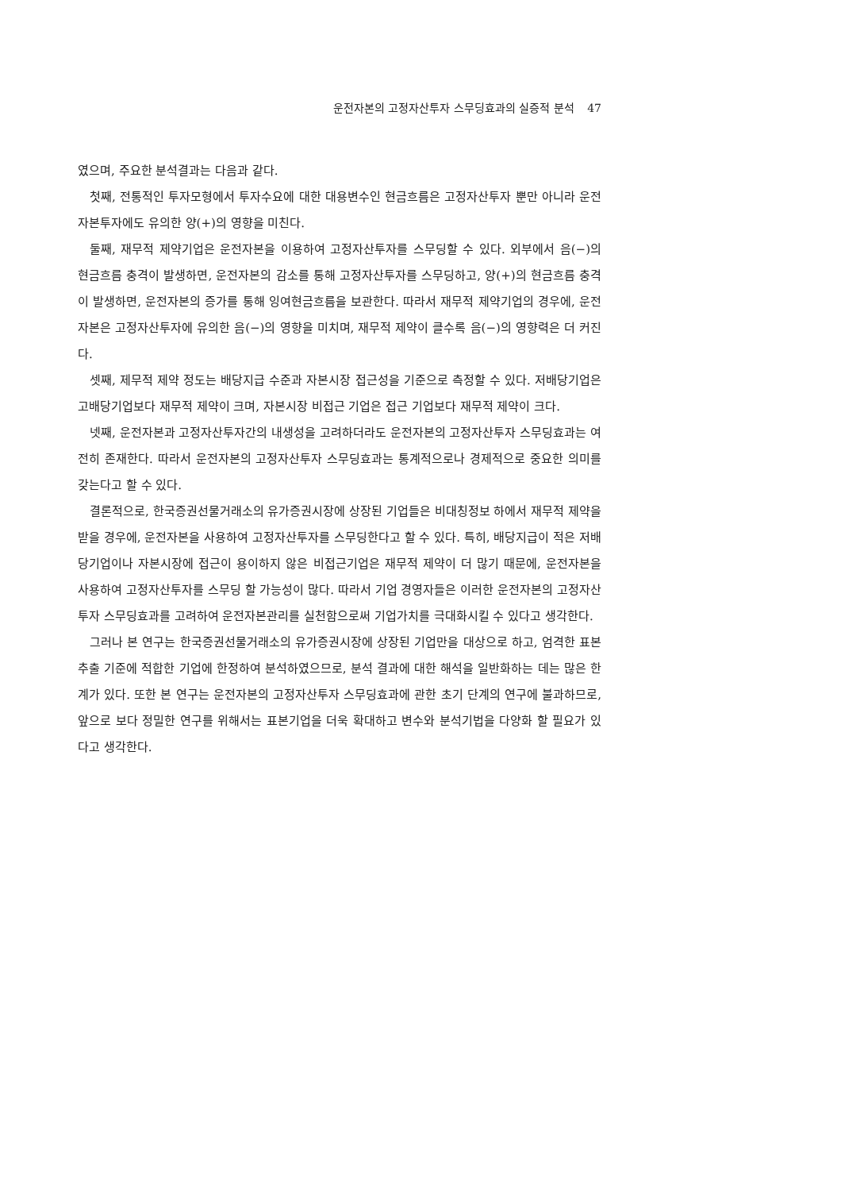운전자본의 고정자산투자 스무딩효과의 실증적 분석 47
였으며, 주요한 분석결과는 다음과 같다.
첫째, 전통적인 투자모형에서 투자수요에 대한 대용변수인 현금흐름은 고정자산투자 뿐만 아니라 운전자본투자에도 유의한 양(+)의 영향을 미친다.
둘째, 재무적 제약기업은 운전자본을 이용하여 고정자산투자를 스무딩할 수 있다. 외부에서 음(−)의 현금흐름 충격이 발생하면, 운전자본의 감소를 통해 고정자산투자를 스무딩하고, 양(+)의 현금흐름 충격이 발생하면, 운전자본의 증가를 통해 잉여현금흐름을 보관한다. 따라서 재무적 제약기업의 경우에, 운전자본은 고정자산투자에 유의한 음(−)의 영향을 미치며, 재무적 제약이 클수록 음(−)의 영향력은 더 커진다.
셋째, 제무적 제약 정도는 배당지급 수준과 자본시장 접근성을 기준으로 측정할 수 있다. 저배당기업은 고배당기업보다 재무적 제약이 크며, 자본시장 비접근 기업은 접근 기업보다 재무적 제약이 크다.
넷째, 운전자본과 고정자산투자간의 내생성을 고려하더라도 운전자본의 고정자산투자 스무딩효과는 여전히 존재한다. 따라서 운전자본의 고정자산투자 스무딩효과는 통계적으로나 경제적으로 중요한 의미를 갖는다고 할 수 있다.
결론적으로, 한국증권선물거래소의 유가증권시장에 상장된 기업들은 비대칭정보 하에서 재무적 제약을 받을 경우에, 운전자본을 사용하여 고정자산투자를 스무딩한다고 할 수 있다. 특히, 배당지급이 적은 저배당기업이나 자본시장에 접근이 용이하지 않은 비접근기업은 재무적 제약이 더 많기 때문에, 운전자본을 사용하여 고정자산투자를 스무딩 할 가능성이 많다. 따라서 기업 경영자들은 이러한 운전자본의 고정자산투자 스무딩효과를 고려하여 운전자본관리를 실천함으로써 기업가치를 극대화시킬 수 있다고 생각한다.
그러나 본 연구는 한국증권선물거래소의 유가증권시장에 상장된 기업만을 대상으로 하고, 엄격한 표본추출 기준에 적합한 기업에 한정하여 분석하였으므로, 분석 결과에 대한 해석을 일반화하는 데는 많은 한계가 있다. 또한 본 연구는 운전자본의 고정자산투자 스무딩효과에 관한 초기 단계의 연구에 불과하므로, 앞으로 보다 정밀한 연구를 위해서는 표본기업을 더욱 확대하고 변수와 분석기법을 다양화 할 필요가 있다고 생각한다.